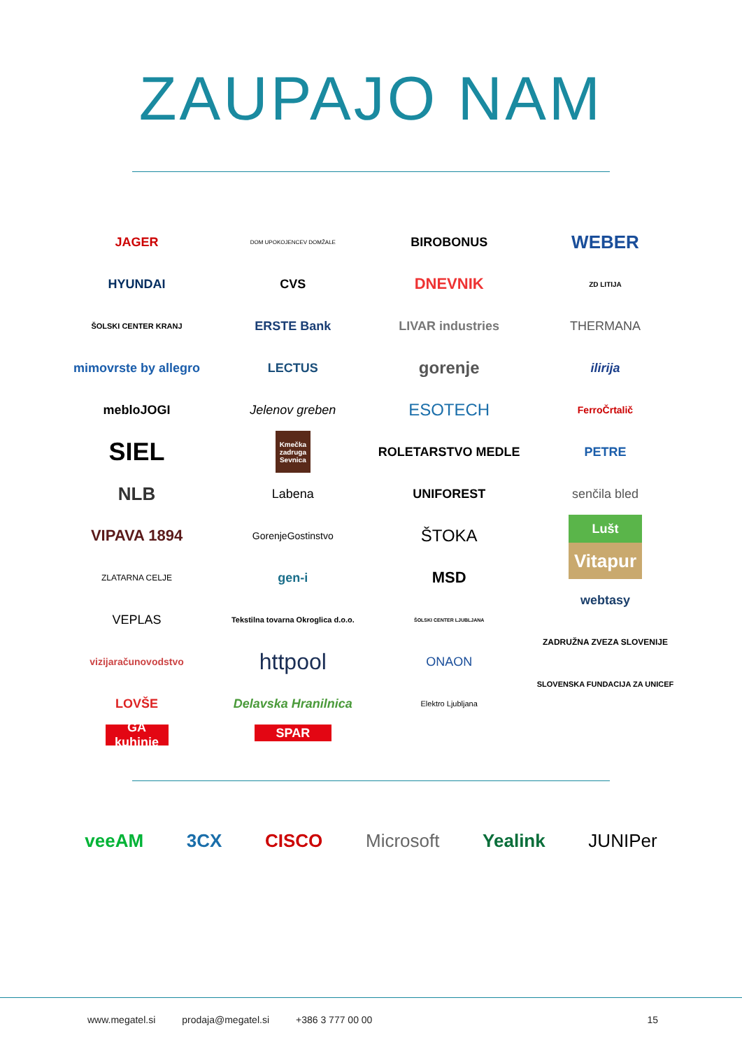ZAUPAJO NAM
JAGER
HYUNDAI
ŠOLSKI CENTER KRANJ
mimovrste by allegro
mebloJOGI
SIEL
NLB
VIPAVA 1894
ZLATARNA CELJE
VEPLAS
vizijaračunovodstvo
LOVŠE
GA kuhinje
DOM UPOKOJENCEV DOMŽALE
CVS
ERSTE Bank
LECTUS
Jelenov greben
Kmečka zadruga Sevnica
Labena
GorenjeGostinstvo
gen-i
Tekstilna tovarna Okroglica d.o.o.
httpool
Delavska Hranilnica
SPAR
BIROBONUS
DNEVNIK
LIVAR industries
gorenje
ESOTECH
ROLETARSTVO MEDLE
UNIFOREST
ŠTOKA
MSD
ŠOLSKI CENTER LJUBLJANA
ONAON
Elektro Ljubljana
WEBER
ZD LITIJA
THERMANA
ilirija
FerroČrtalič
PETRE
senčila bled
Lušt
Vitapur
webtasy
ZADRUŽNA ZVEZA SLOVENIJE
SLOVENSKA FUNDACIJA ZA UNICEF
veeAM 3CX CISCO Microsoft Yealink JUNIPer
www.megatel.si prodaja@megatel.si +386 3 777 00 00 15